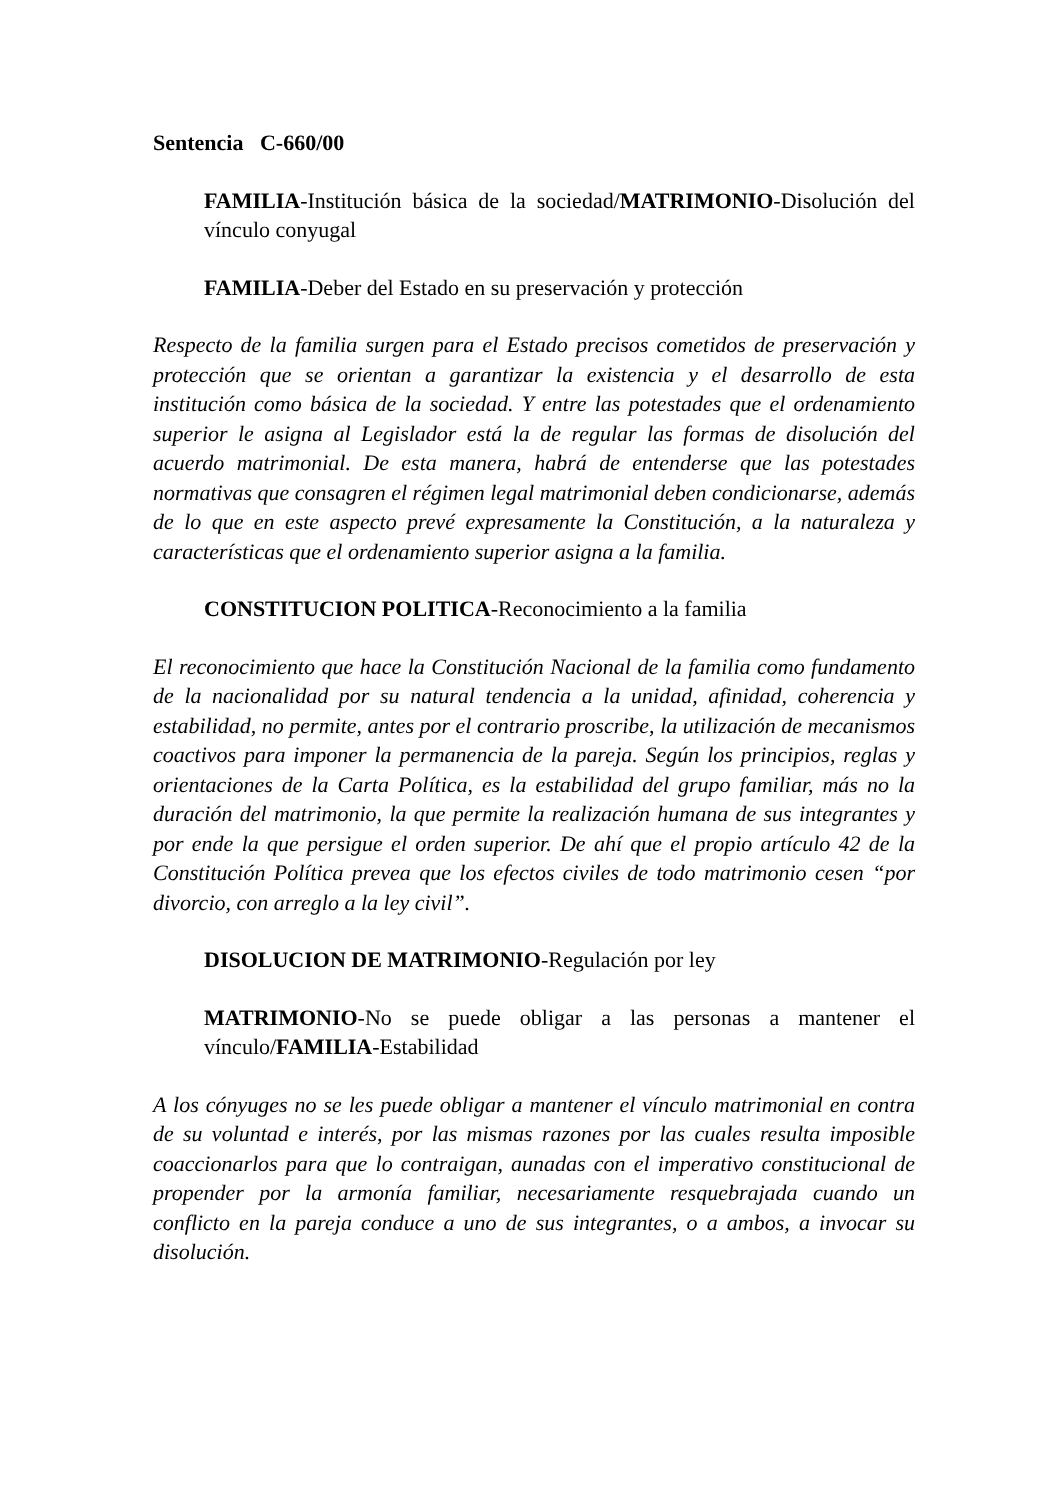Sentencia C-660/00
FAMILIA-Institución básica de la sociedad/MATRIMONIO-Disolución del vínculo conyugal
FAMILIA-Deber del Estado en su preservación y protección
Respecto de la familia surgen para el Estado precisos cometidos de preservación y protección que se orientan a garantizar la existencia y el desarrollo de esta institución como básica de la sociedad. Y entre las potestades que el ordenamiento superior le asigna al Legislador está la de regular las formas de disolución del acuerdo matrimonial. De esta manera, habrá de entenderse que las potestades normativas que consagren el régimen legal matrimonial deben condicionarse, además de lo que en este aspecto prevé expresamente la Constitución, a la naturaleza y características que el ordenamiento superior asigna a la familia.
CONSTITUCION POLITICA-Reconocimiento a la familia
El reconocimiento que hace la Constitución Nacional de la familia como fundamento de la nacionalidad por su natural tendencia a la unidad, afinidad, coherencia y estabilidad, no permite, antes por el contrario proscribe, la utilización de mecanismos coactivos para imponer la permanencia de la pareja. Según los principios, reglas y orientaciones de la Carta Política, es la estabilidad del grupo familiar, más no la duración del matrimonio, la que permite la realización humana de sus integrantes y por ende la que persigue el orden superior. De ahí que el propio artículo 42 de la Constitución Política prevea que los efectos civiles de todo matrimonio cesen “por divorcio, con arreglo a la ley civil”.
DISOLUCION DE MATRIMONIO-Regulación por ley
MATRIMONIO-No se puede obligar a las personas a mantener el vínculo/FAMILIA-Estabilidad
A los cónyuges no se les puede obligar a mantener el vínculo matrimonial en contra de su voluntad e interés, por las mismas razones por las cuales resulta imposible coaccionarlos para que lo contraigan, aunadas con el imperativo constitucional de propender por la armonía familiar, necesariamente resquebrajada cuando un conflicto en la pareja conduce a uno de sus integrantes, o a ambos, a invocar su disolución.